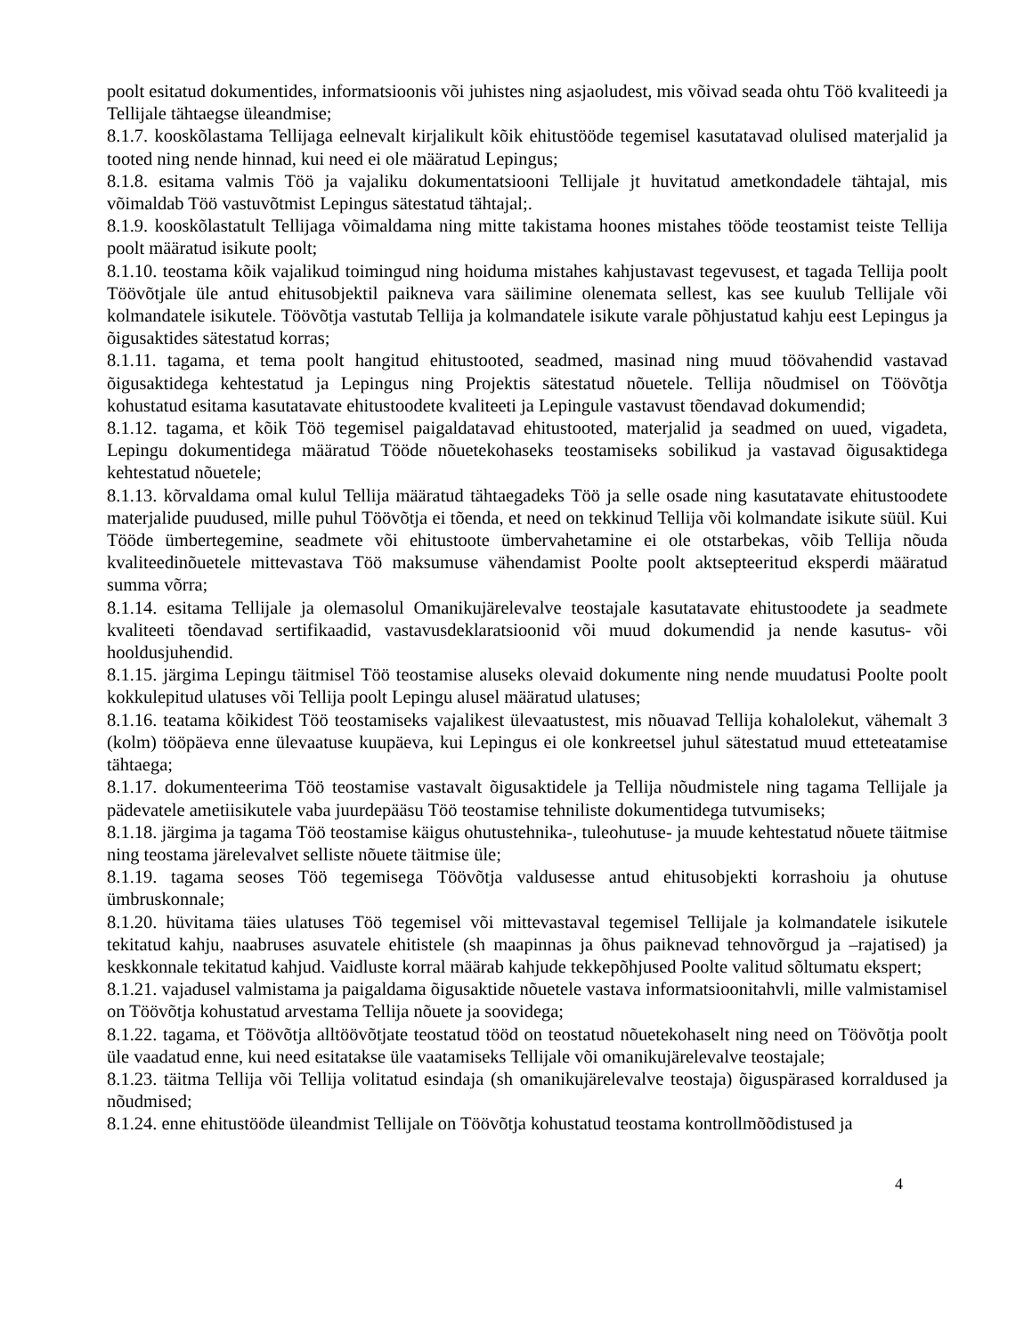poolt esitatud dokumentides, informatsioonis või juhistes ning asjaoludest, mis võivad seada ohtu Töö kvaliteedi ja Tellijale tähtaegse üleandmise;
8.1.7. kooskõlastama Tellijaga eelnevalt kirjalikult kõik ehitustööde tegemisel kasutatavad olulised materjalid ja tooted ning nende hinnad, kui need ei ole määratud Lepingus;
8.1.8. esitama valmis Töö ja vajaliku dokumentatsiooni Tellijale jt huvitatud ametkondadele tähtajal, mis võimaldab Töö vastuvõtmist Lepingus sätestatud tähtajal;.
8.1.9. kooskõlastatult Tellijaga võimaldama ning mitte takistama hoones mistahes tööde teostamist teiste Tellija poolt määratud isikute poolt;
8.1.10. teostama kõik vajalikud toimingud ning hoiduma mistahes kahjustavast tegevusest, et tagada Tellija poolt Töövõtjale üle antud ehitusobjektil paikneva vara säilimine olenemata sellest, kas see kuulub Tellijale või kolmandatele isikutele. Töövõtja vastutab Tellija ja kolmandatele isikute varale põhjustatud kahju eest Lepingus ja õigusaktides sätestatud korras;
8.1.11. tagama, et tema poolt hangitud ehitustooted, seadmed, masinad ning muud töövahendid vastavad õigusaktidega kehtestatud ja Lepingus ning Projektis sätestatud nõuetele. Tellija nõudmisel on Töövõtja kohustatud esitama kasutatavate ehitustoodete kvaliteeti ja Lepingule vastavust tõendavad dokumendid;
8.1.12. tagama, et kõik Töö tegemisel paigaldatavad ehitustooted, materjalid ja seadmed on uued, vigadeta, Lepingu dokumentidega määratud Tööde nõuetekohaseks teostamiseks sobilikud ja vastavad õigusaktidega kehtestatud nõuetele;
8.1.13. kõrvaldama omal kulul Tellija määratud tähtaegadeks Töö ja selle osade ning kasutatavate ehitustoodete materjalide puudused, mille puhul Töövõtja ei tõenda, et need on tekkinud Tellija või kolmandate isikute süül. Kui Tööde ümbertegemine, seadmete või ehitustoote ümbervahetamine ei ole otstarbekas, võib Tellija nõuda kvaliteedinõuetele mittevastava Töö maksumuse vähendamist Poolte poolt aktsepteeritud eksperdi määratud summa võrra;
8.1.14. esitama Tellijale ja olemasolul Omanikujärelevalve teostajale kasutatavate ehitustoodete ja seadmete kvaliteeti tõendavad sertifikaadid, vastavusdeklaratsioonid või muud dokumendid ja nende kasutus- või hooldusjuhendid.
8.1.15. järgima Lepingu täitmisel Töö teostamise aluseks olevaid dokumente ning nende muudatusi Poolte poolt kokkulepitud ulatuses või Tellija poolt Lepingu alusel määratud ulatuses;
8.1.16. teatama kõikidest Töö teostamiseks vajalikest ülevaatustest, mis nõuavad Tellija kohalolekut, vähemalt 3 (kolm) tööpäeva enne ülevaatuse kuupäeva, kui Lepingus ei ole konkreetsel juhul sätestatud muud etteteatamise tähtaega;
8.1.17. dokumenteerima Töö teostamise vastavalt õigusaktidele ja Tellija nõudmistele ning tagama Tellijale ja pädevatele ametiisikutele vaba juurdepääsu Töö teostamise tehniliste dokumentidega tutvumiseks;
8.1.18. järgima ja tagama Töö teostamise käigus ohutustehnika-, tuleohutuse- ja muude kehtestatud nõuete täitmise ning teostama järelevalvet selliste nõuete täitmise üle;
8.1.19. tagama seoses Töö tegemisega Töövõtja valdusesse antud ehitusobjekti korrashoiu ja ohutuse ümbruskonnale;
8.1.20. hüvitama täies ulatuses Töö tegemisel või mittevastaval tegemisel Tellijale ja kolmandatele isikutele tekitatud kahju, naabruses asuvatele ehitistele (sh maapinnas ja õhus paiknevad tehnovõrgud ja –rajatised) ja keskkonnale tekitatud kahjud. Vaidluste korral määrab kahjude tekkepõhjused Poolte valitud sõltumatu ekspert;
8.1.21. vajadusel valmistama ja paigaldama õigusaktide nõuetele vastava informatsioonitahvli, mille valmistamisel on Töövõtja kohustatud arvestama Tellija nõuete ja soovidega;
8.1.22. tagama, et Töövõtja alltöövõtjate teostatud tööd on teostatud nõuetekohaselt ning need on Töövõtja poolt üle vaadatud enne, kui need esitatakse üle vaatamiseks Tellijale või omanikujärelevalve teostajale;
8.1.23. täitma Tellija või Tellija volitatud esindaja (sh omanikujärelevalve teostaja) õiguspärased korraldused ja nõudmised;
8.1.24. enne ehitustööde üleandmist Tellijale on Töövõtja kohustatud teostama kontrollmõõdistused ja
4